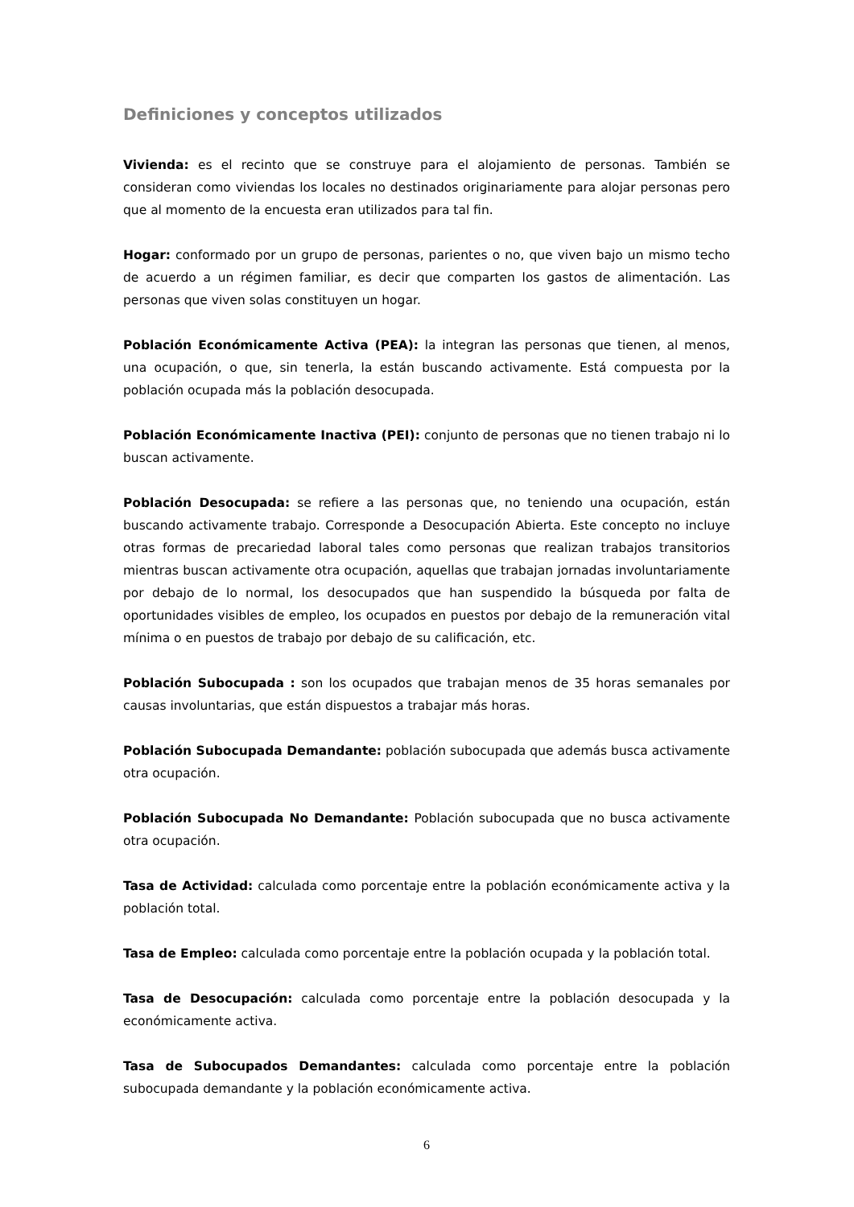Definiciones y conceptos utilizados
Vivienda: es el recinto que se construye para el alojamiento de personas. También se consideran como viviendas los locales no destinados originariamente para alojar personas pero que al momento de la encuesta eran utilizados para tal fin.
Hogar: conformado por un grupo de personas, parientes o no, que viven bajo un mismo techo de acuerdo a un régimen familiar, es decir que comparten los gastos de alimentación. Las personas que viven solas constituyen un hogar.
Población Económicamente Activa (PEA): la integran las personas que tienen, al menos, una ocupación, o que, sin tenerla, la están buscando activamente. Está compuesta por la población ocupada más la población desocupada.
Población Económicamente Inactiva (PEI): conjunto de personas que no tienen trabajo ni lo buscan activamente.
Población Desocupada: se refiere a las personas que, no teniendo una ocupación, están buscando activamente trabajo. Corresponde a Desocupación Abierta. Este concepto no incluye otras formas de precariedad laboral tales como personas que realizan trabajos transitorios mientras buscan activamente otra ocupación, aquellas que trabajan jornadas involuntariamente por debajo de lo normal, los desocupados que han suspendido la búsqueda por falta de oportunidades visibles de empleo, los ocupados en puestos por debajo de la remuneración vital mínima o en puestos de trabajo por debajo de su calificación, etc.
Población Subocupada : son los ocupados que trabajan menos de 35 horas semanales por causas involuntarias, que están dispuestos a trabajar más horas.
Población Subocupada Demandante: población subocupada que además busca activamente otra ocupación.
Población Subocupada No Demandante: Población subocupada que no busca activamente otra ocupación.
Tasa de Actividad: calculada como porcentaje entre la población económicamente activa y la población total.
Tasa de Empleo: calculada como porcentaje entre la población ocupada y la población total.
Tasa de Desocupación: calculada como porcentaje entre la población desocupada y la económicamente activa.
Tasa de Subocupados Demandantes: calculada como porcentaje entre la población subocupada demandante y la población económicamente activa.
6